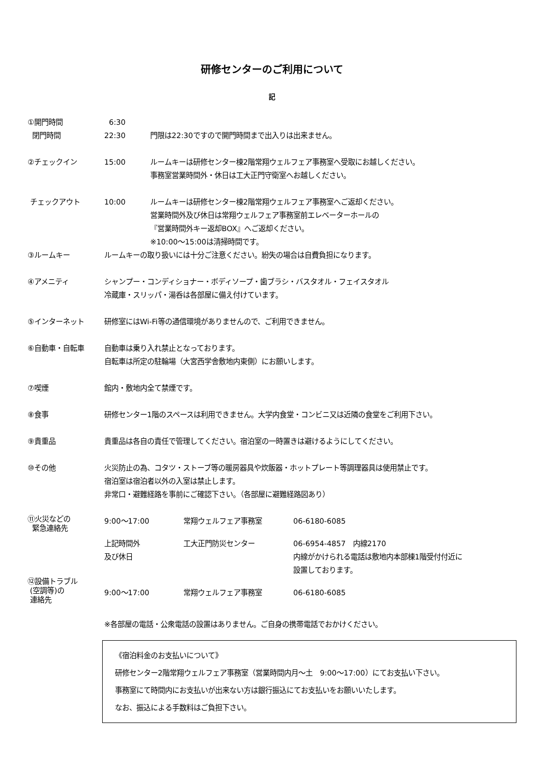研修センターのご利用について
記
①開門時間 6:30
閉門時間 22:30 門限は22:30ですので開門時間まで出入りは出来ません。
②チェックイン 15:00 ルームキーは研修センター棟2階常翔ウェルフェア事務室へ受取にお越しください。
事務室営業時間外・休日は工大正門守衛室へお越しください。
チェックアウト 10:00 ルームキーは研修センター棟2階常翔ウェルフェア事務室へご返却ください。
営業時間外及び休日は常翔ウェルフェア事務室前エレベーターホールの
『営業時間外キー返却BOX』へご返却ください。
※10:00～15:00は清掃時間です。
③ルームキー ルームキーの取り扱いには十分ご注意ください。紛失の場合は自費負担になります。
④アメニティ シャンプー・コンディショナー・ボディソープ・歯ブラシ・バスタオル・フェイスタオル
冷蔵庫・スリッパ・湯呑は各部屋に備え付けています。
⑤インターネット 研修室にはWi-Fi等の通信環境がありませんので、ご利用できません。
⑥自動車・自転車 自動車は乗り入れ禁止となっております。
自転車は所定の駐輪場（大宮西学舎敷地内東側）にお願いします。
⑦喫煙 館内・敷地内全て禁煙です。
⑧食事 研修センター1階のスペースは利用できません。大学内食堂・コンビニ又は近隣の食堂をご利用下さい。
⑨貴重品 貴重品は各自の責任で管理してください。宿泊室の一時置きは避けるようにしてください。
⑩その他 火災防止の為、コタツ・ストーブ等の暖房器具や炊飯器・ホットプレート等調理器具は使用禁止です。
宿泊室は宿泊者以外の入室は禁止します。
非常口・避難経路を事前にご確認下さい。（各部屋に避難経路図あり）
⑪火災などの
緊急連絡先
9:00～17:00 常翔ウェルフェア事務室 06-6180-6085
上記時間外
及び休日
工大正門防災センター 06-6954-4857　内線2170
内線がかけられる電話は敷地内本部棟1階受付付近に
設置しております。
⑫設備トラブル
(空調等)の
連絡先
9:00～17:00 常翔ウェルフェア事務室 06-6180-6085
※各部屋の電話・公衆電話の設置はありません。ご自身の携帯電話でおかけください。
《宿泊料金のお支払いについて》
研修センター2階常翔ウェルフェア事務室（営業時間内月～土　9:00～17:00）にてお支払い下さい。
事務室にて時間内にお支払いが出来ない方は銀行振込にてお支払いをお願いいたします。
なお、振込による手数料はご負担下さい。